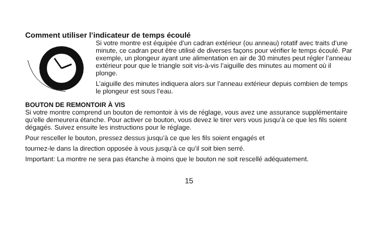Comment utiliser l’indicateur de temps écoulé
Si votre montre est équipée d’un cadran extérieur (ou anneau) rotatif avec traits d’une minute, ce cadran peut être utilisé de diverses façons pour vérifier le temps écoulé. Par exemple, un plongeur ayant une alimentation en air de 30 minutes peut régler l’anneau extérieur pour que le triangle soit vis-à-vis l’aiguille des minutes au moment où il plonge.
L’aiguille des minutes indiquera alors sur l’anneau extérieur depuis combien de temps le plongeur est sous l’eau.
BOUTON DE REMONTOIR À VIS
Si votre montre comprend un bouton de remontoir à vis de réglage, vous avez une assurance supplémentaire qu’elle demeurera étanche. Pour activer ce bouton, vous devez le tirer vers vous jusqu’à ce que les fils soient dégagés. Suivez ensuite les instructions pour le réglage.
Pour resceller le bouton, pressez dessus jusqu’à ce que les fils soient engagés et
tournez-le dans la direction opposée à vous jusqu’à ce qu’il soit bien serré.
Important: La montre ne sera pas étanche à moins que le bouton ne soit rescellé adéquatement.
15